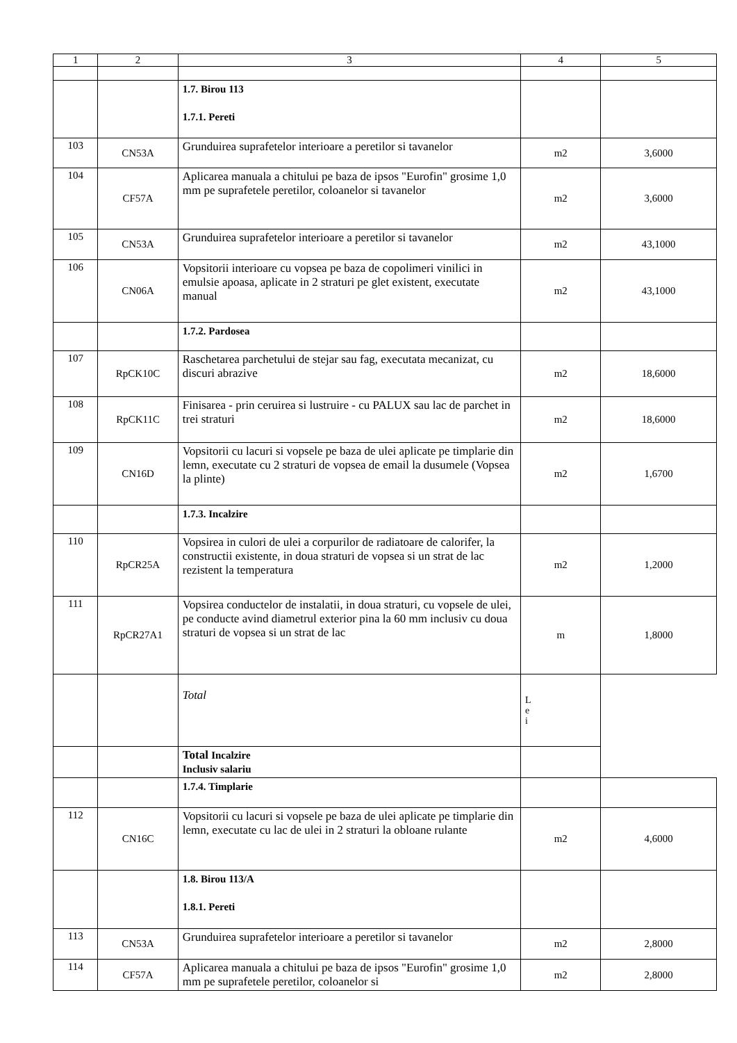| 1 | 2 | 3 | 4 | 5 |
| | | 1.7. Birou 113 1.7.1. Pereti | | |
| 103 | CN53A | Grunduirea suprafetelor interioare a peretilor si tavanelor | m2 | 3,6000 |
| 104 | CF57A | Aplicarea manuala a chitului pe baza de ipsos "Eurofin" grosime 1,0 mm pe suprafetele peretilor, coloanelor si tavanelor | m2 | 3,6000 |
| 105 | CN53A | Grunduirea suprafetelor interioare a peretilor si tavanelor | m2 | 43,1000 |
| 106 | CN06A | Vopsitorii interioare cu vopsea pe baza de copolimeri vinilici in emulsie apoasa, aplicate in 2 straturi pe glet existent, executate manual | m2 | 43,1000 |
| | | 1.7.2. Pardosea | | |
| 107 | RpCK10C | Raschetarea parchetului de stejar sau fag, executata mecanizat, cu discuri abrazive | m2 | 18,6000 |
| 108 | RpCK11C | Finisarea - prin ceruirea si lustruire - cu PALUX sau lac de parchet in trei straturi | m2 | 18,6000 |
| 109 | CN16D | Vopsitorii cu lacuri si vopsele pe baza de ulei aplicate pe timplarie din lemn, executate cu 2 straturi de vopsea de email la dusumele (Vopsea la plinte) | m2 | 1,6700 |
| | | 1.7.3. Incalzire | | |
| 110 | RpCR25A | Vopsirea in culori de ulei a corpurilor de radiatoare de calorifer, la constructii existente, in doua straturi de vopsea si un strat de lac rezistent la temperatura | m2 | 1,2000 |
| 111 | RpCR27A1 | Vopsirea conductelor de instalatii, in doua straturi, cu vopsele de ulei, pe conducte avind diametrul exterior pina la 60 mm inclusiv cu doua straturi de vopsea si un strat de lac | m | 1,8000 |
| | | Total | L e i | |
| | | Total Incalzire Inclusiv salariu | | |
| | | 1.7.4. Timplarie | | |
| 112 | CN16C | Vopsitorii cu lacuri si vopsele pe baza de ulei aplicate pe timplarie din lemn, executate cu lac de ulei in 2 straturi la obloane rulante | m2 | 4,6000 |
| | | 1.8. Birou 113/A 1.8.1. Pereti | | |
| 113 | CN53A | Grunduirea suprafetelor interioare a peretilor si tavanelor | m2 | 2,8000 |
| 114 | CF57A | Aplicarea manuala a chitului pe baza de ipsos "Eurofin" grosime 1,0 mm pe suprafetele peretilor, coloanelor si | m2 | 2,8000 |